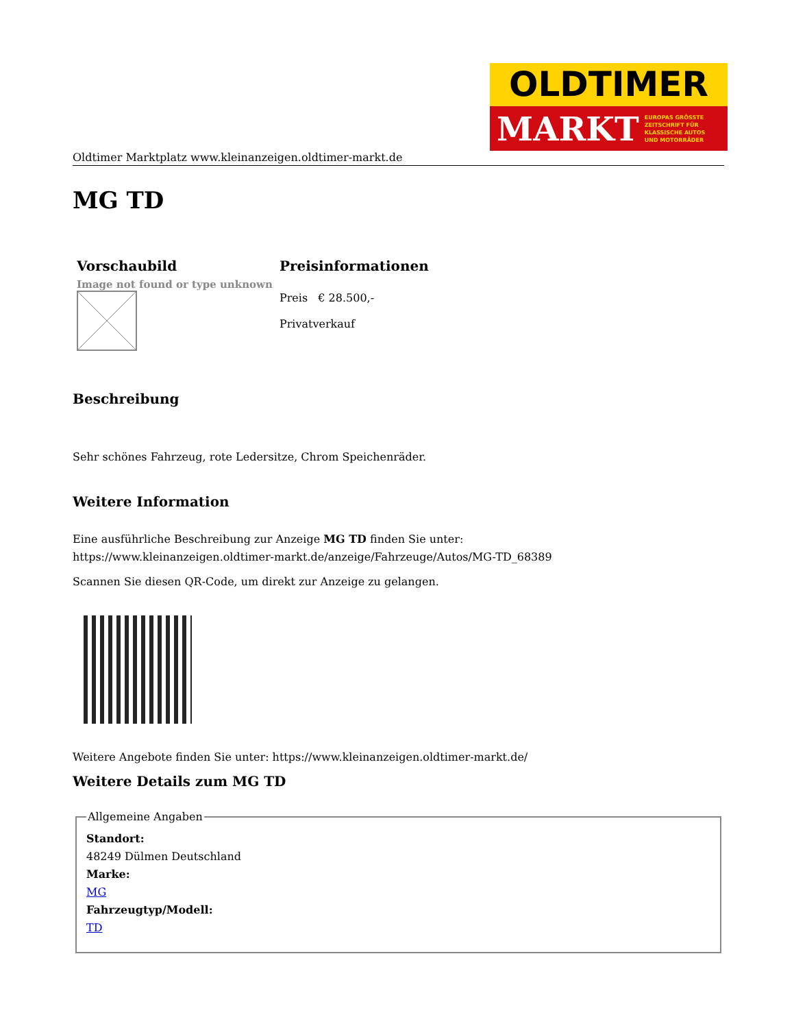OLDTIMER
MARKT EUROPAS GRÖSSTE
ZEITSCHRIFT FÜR
KLASSISCHE AUTOS
UND MOTORRÄDER
Oldtimer Marktplatz www.kleinanzeigen.oldtimer-markt.de
MG TD
| Vorschaubild | Preisinformationen |
| --- | --- |
| Image not found or type unknown | Preis € 28.500,- Privatverkauf |
Beschreibung
Sehr schönes Fahrzeug, rote Ledersitze, Chrom Speichenräder.
Weitere Information
Eine ausführliche Beschreibung zur Anzeige MG TD finden Sie unter:
https://www.kleinanzeigen.oldtimer-markt.de/anzeige/Fahrzeuge/Autos/MG-TD_68389
Scannen Sie diesen QR-Code, um direkt zur Anzeige zu gelangen.
Weitere Angebote finden Sie unter: https://www.kleinanzeigen.oldtimer-markt.de/
Weitere Details zum MG TD
Allgemeine Angaben
Standort:
48249 Dülmen Deutschland
Marke:
MG
Fahrzeugtyp/Modell:
TD